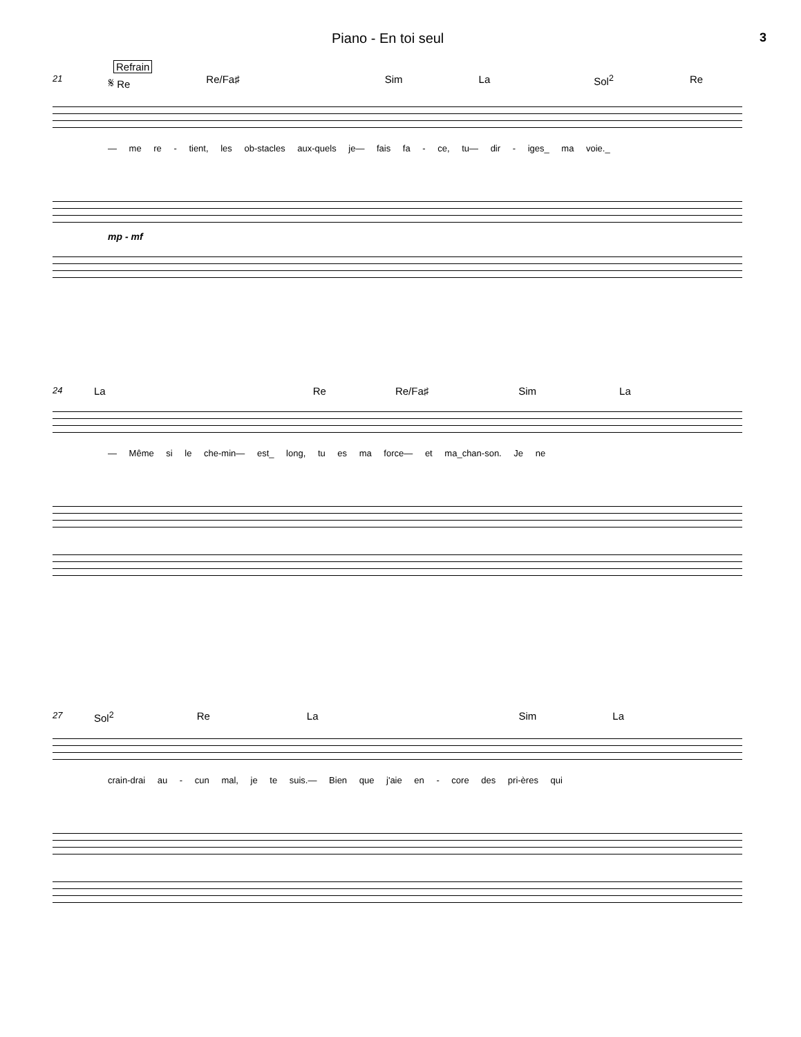Piano - En toi seul 3
Refrain
21 𝄋 Re Re/Fa♯ Sim La Sol<sup>2</sup> Re
— me re - tient, les ob-stacles aux-quels je— fais fa - ce, tu— dir - iges_ ma voie._
mp - mf
24 La Re Re/Fa♯ Sim La
— Même si le che-min— est_ long, tu es ma force— et ma_chan-son. Je ne
27 Sol<sup>2</sup> Re La Sim La
crain-drai au - cun mal, je te suis.— Bien que j'aie en - core des pri-ères qui